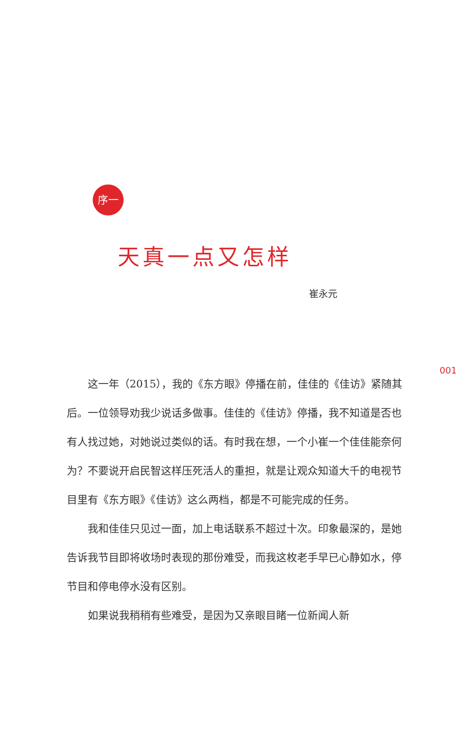序一
天真一点又怎样
崔永元
001
这一年（2015），我的《东方眼》停播在前，佳佳的《佳访》紧随其后。一位领导劝我少说话多做事。佳佳的《佳访》停播，我不知道是否也有人找过她，对她说过类似的话。有时我在想，一个小崔一个佳佳能奈何为？不要说开启民智这样压死活人的重担，就是让观众知道大千的电视节目里有《东方眼》《佳访》这么两档，都是不可能完成的任务。
我和佳佳只见过一面，加上电话联系不超过十次。印象最深的，是她告诉我节目即将收场时表现的那份难受，而我这枚老手早已心静如水，停节目和停电停水没有区别。
如果说我稍稍有些难受，是因为又亲眼目睹一位新闻人新